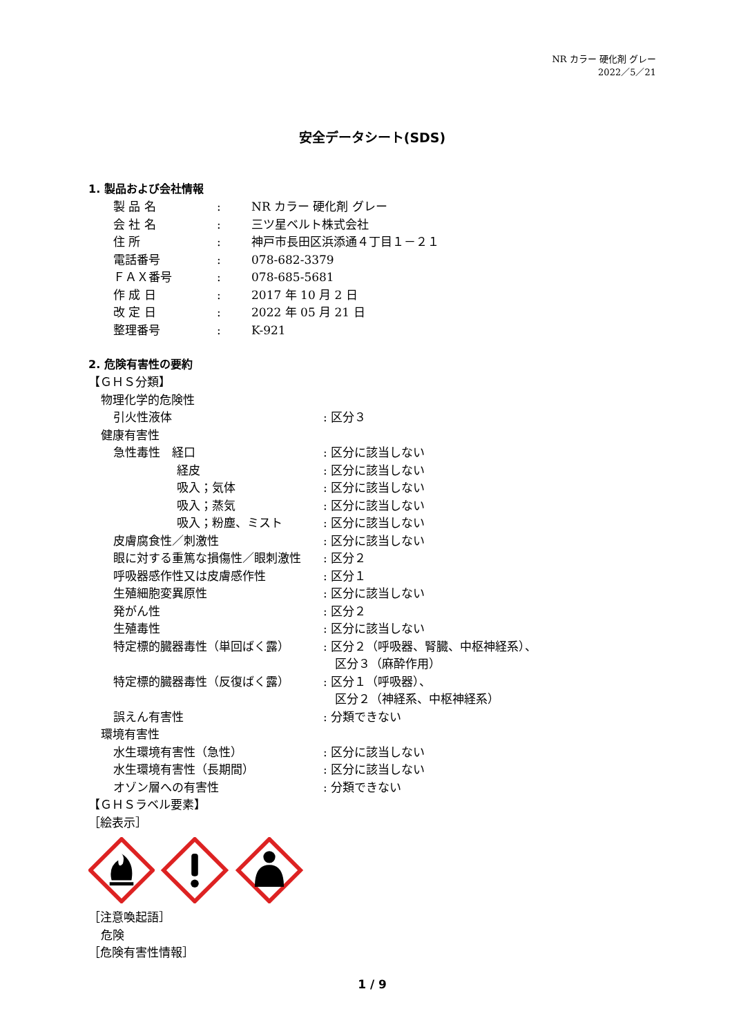NR カラー 硬化剤 グレー
2022／5／21
安全データシート(SDS)
1. 製品および会社情報
製 品 名: NR カラー 硬化剤 グレー
会 社 名: 三ツ星ベルト株式会社
住 所: 神戸市長田区浜添通４丁目１－２１
電話番号: 078-682-3379
ＦＡＸ番号: 078-685-5681
作 成 日: 2017 年 10 月 2 日
改 定 日: 2022 年 05 月 21 日
整理番号: K-921
2. 危険有害性の要約
【ＧＨＳ分類】
| 物理化学的危険性 | |
| 引火性液体 | : 区分３ |
| 健康有害性 | |
| 急性毒性 経口 | : 区分に該当しない |
| 経皮 | : 区分に該当しない |
| 吸入；気体 | : 区分に該当しない |
| 吸入；蒸気 | : 区分に該当しない |
| 吸入；粉塵、ミスト | : 区分に該当しない |
| 皮膚腐食性／刺激性 | : 区分に該当しない |
| 眼に対する重篤な損傷性／眼刺激性 | : 区分２ |
| 呼吸器感作性又は皮膚感作性 | : 区分１ |
| 生殖細胞変異原性 | : 区分に該当しない |
| 発がん性 | : 区分２ |
| 生殖毒性 | : 区分に該当しない |
| 特定標的臓器毒性（単回ばく露） | : 区分２（呼吸器、腎臓、中枢神経系）、 区分３（麻酔作用） |
| 特定標的臓器毒性（反復ばく露） | : 区分１（呼吸器）、 区分２（神経系、中枢神経系） |
| 誤えん有害性 | : 分類できない |
| 環境有害性 | |
| 水生環境有害性（急性） | : 区分に該当しない |
| 水生環境有害性（長期間） | : 区分に該当しない |
| オゾン層への有害性 | : 分類できない |
【ＧＨＳラベル要素】
［絵表示］
［注意喚起語］
危険
［危険有害性情報］
1 / 9